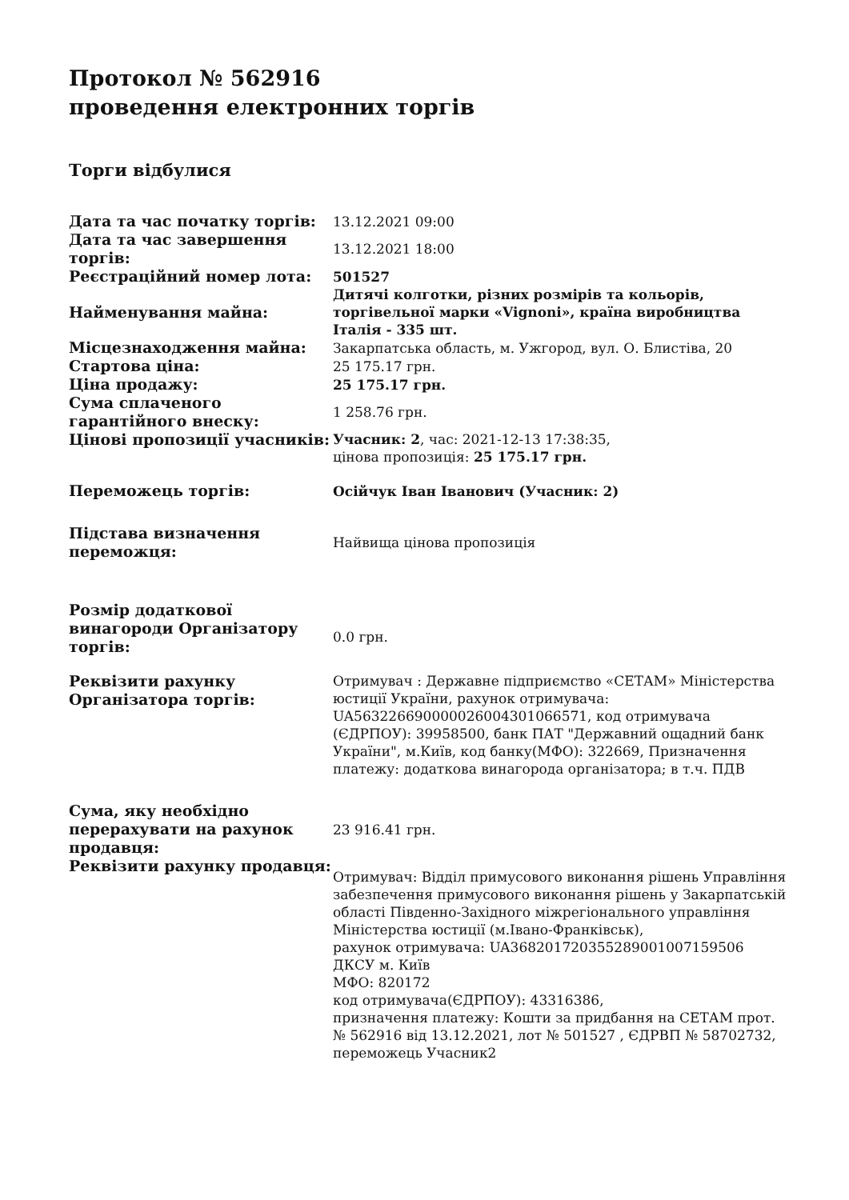Протокол № 562916
проведення електронних торгів
Торги відбулися
| Дата та час початку торгів: | 13.12.2021 09:00 |
| Дата та час завершення торгів: | 13.12.2021 18:00 |
| Реєстраційний номер лота: | 501527 |
| Найменування майна: | Дитячі колготки, різних розмірів та кольорів, торгівельної марки «Vignoni», країна виробництва Італія - 335 шт. |
| Місцезнаходження майна: | Закарпатська область, м. Ужгород, вул. О. Блистіва, 20 |
| Стартова ціна: | 25 175.17 грн. |
| Ціна продажу: | 25 175.17 грн. |
| Сума сплаченого гарантійного внеску: | 1 258.76 грн. |
| Цінові пропозиції учасників: | Учасник: 2 , час: 2021-12-13 17:38:35, цінова пропозиція: 25 175.17 грн. |
| Переможець торгів: | Осійчук Іван Іванович (Учасник: 2) |
| Підстава визначення переможця: | Найвища цінова пропозиція |
| Розмір додаткової винагороди Організатору торгів: | 0.0 грн. |
| Реквізити рахунку Організатора торгів: | Отримувач : Державне підприємство «СЕТАМ» Міністерства юстиції України, рахунок отримувача: UA563226690000026004301066571, код отримувача (ЄДРПОУ): 39958500, банк ПАТ "Державний ощадний банк України", м.Київ, код банку(МФО): 322669, Призначення платежу: додаткова винагорода організатора; в т.ч. ПДВ |
| Сума, яку необхідно перерахувати на рахунок продавця: | 23 916.41 грн. |
| Реквізити рахунку продавця: | Отримувач: Відділ примусового виконання рішень Управління забезпечення примусового виконання рішень у Закарпатській області Південно-Західного міжрегіонального управління Міністерства юстиції (м.Івано-Франківськ), рахунок отримувача: UA368201720355289001007159506 ДКСУ м. Київ МФО: 820172 код отримувача(ЄДРПОУ): 43316386, призначення платежу: Кошти за придбання на СЕТАМ прот. № 562916 від 13.12.2021, лот № 501527 , ЄДРВП № 58702732, переможець Учасник2 |